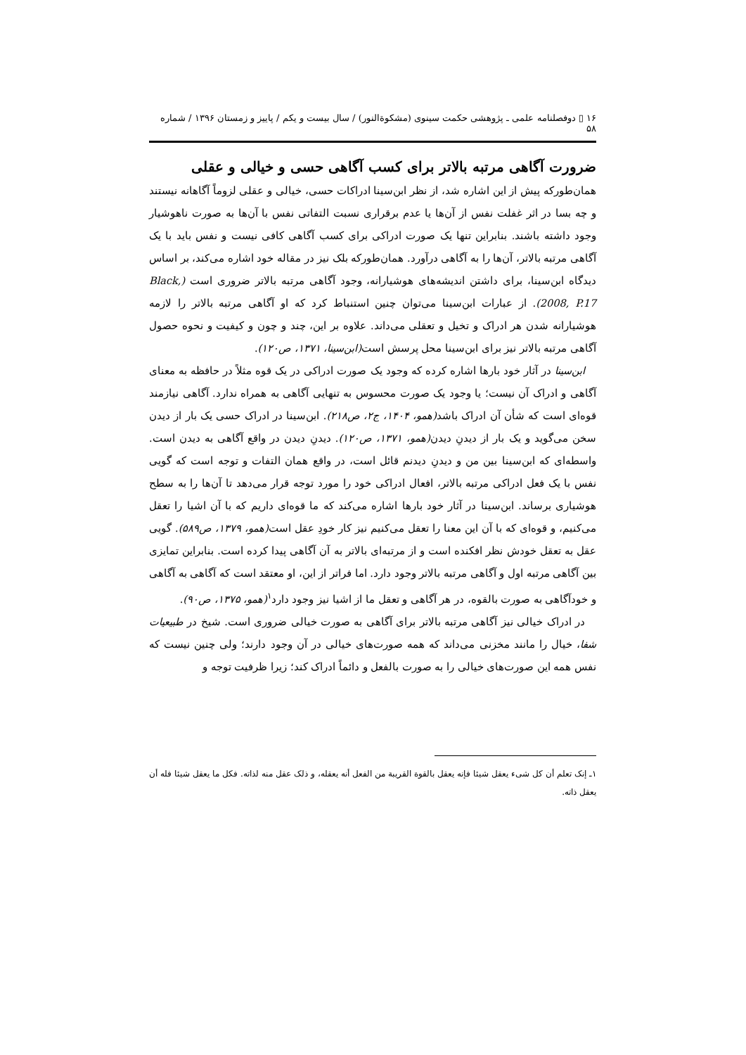۱۶ ▯ دوفصلنامه علمی ـ پژوهشی حکمت سینوی (مشکوةالنور) / سال بیست و یکم / پاییز و زمستان ۱۳۹۶ / شماره ۵۸
ضرورت آگاهی مرتبه بالاتر برای کسب آگاهی حسی و خیالی و عقلی
همان‌طورکه پیش از این اشاره شد، از نظر ابن‌سینا ادراکات حسی، خیالی و عقلی لزوماً آگاهانه نیستند و چه بسا در اثر غفلت نفس از آن‌ها یا عدم برقراری نسبت التفاتی نفس با آن‌ها به صورت ناهوشیار وجود داشته باشند. بنابراین تنها یک صورت ادراکی برای کسب آگاهی کافی نیست و نفس باید با یک آگاهی مرتبه بالاتر، آن‌ها را به آگاهی درآورد. همان‌طورکه بلک نیز در مقاله خود اشاره می‌کند، بر اساس دیدگاه ابن‌سینا، برای داشتن اندیشه‌های هوشیارانه، وجود آگاهی مرتبه بالاتر ضروری است (Black, 2008, P.17). از عبارات ابن‌سینا می‌توان چنین استنباط کرد که او آگاهی مرتبه بالاتر را لازمه هوشیارانه شدن هر ادراک و تخیل و تعقلی می‌داند. علاوه بر این، چند و چون و کیفیت و نحوه حصول آگاهی مرتبه بالاتر نیز برای ابن‌سینا محل پرسش است(ابن‌سینا، ۱۳۷۱، ص۱۲۰).
ابن‌سینا در آثار خود بارها اشاره کرده که وجود یک صورت ادراکی در یک قوه مثلاً در حافظه به معنای آگاهی و ادراک آن نیست؛ یا وجود یک صورت محسوس به تنهایی آگاهی به همراه ندارد. آگاهی نیازمند قوه‌ای است که شأن آن ادراک باشد(همو، ۱۴۰۴، ج۲، ص۲۱۸). ابن‌سینا در ادراک حسی یک بار از دیدن سخن می‌گوید و یک بار از دیدنِ دیدن(همو، ۱۳۷۱، ص۱۲۰). دیدنِ دیدن در واقع آگاهی به دیدن است. واسطه‌ای که ابن‌سینا بین من و دیدنِ دیدنم قائل است، در واقع همان التفات و توجه است که گویی نفس با یک فعل ادراکی مرتبه بالاتر، افعال ادراکی خود را مورد توجه قرار می‌دهد تا آن‌ها را به سطح هوشیاری برساند. ابن‌سینا در آثار خود بارها اشاره می‌کند که ما قوه‌ای داریم که با آن اشیا را تعقل می‌کنیم، و قوه‌ای که با آن این معنا را تعقل می‌کنیم نیز کار خودِ عقل است(همو، ۱۳۷۹، ص۵۸۹). گویی عقل به تعقل خودش نظر افکنده است و از مرتبه‌ای بالاتر به آن آگاهی پیدا کرده است. بنابراین تمایزی بین آگاهی مرتبه اول و آگاهی مرتبه بالاتر وجود دارد. اما فراتر از این، او معتقد است که آگاهی به آگاهی و خودآگاهی به صورت بالقوه، در هر آگاهی و تعقل ما از اشیا نیز وجود دارد<sup>۱</sup>(همو، ۱۳۷۵، ص۹۰).
در ادراک خیالی نیز آگاهی مرتبه بالاتر برای آگاهی به صورت خیالی ضروری است. شیخ در طبیعیات شفا، خیال را مانند مخزنی می‌داند که همه صورت‌های خیالی در آن وجود دارند؛ ولی چنین نیست که نفس همه این صورت‌های خیالی را به صورت بالفعل و دائماً ادراک کند؛ زیرا ظرفیت توجه و
۱ـ إنک تعلم أن کل شیء یعقل شیئا فإنه یعقل بالقوة القریبة من الفعل أنه یعقله، و ذلک عقل منه لذاته. فکل ما یعقل شیئا فله أن یعقل ذاته.